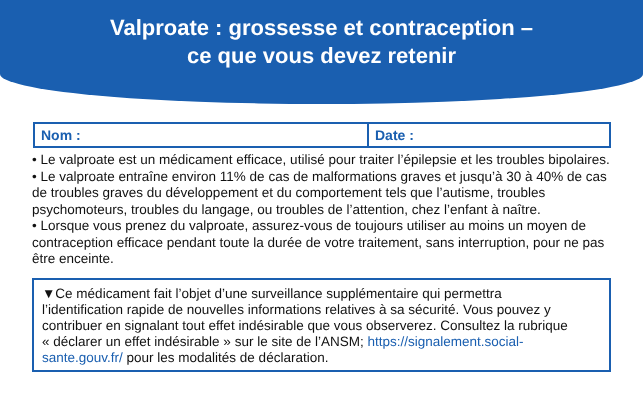Valproate : grossesse et contraception –
ce que vous devez retenir
| Nom : | Date : |
• Le valproate est un médicament efficace, utilisé pour traiter l’épilepsie et les troubles bipolaires.
• Le valproate entraîne environ 11% de cas de malformations graves et jusqu’à 30 à 40% de cas de troubles graves du développement et du comportement tels que l’autisme, troubles psychomoteurs, troubles du langage, ou troubles de l’attention, chez l’enfant à naître.
• Lorsque vous prenez du valproate, assurez-vous de toujours utiliser au moins un moyen de contraception efficace pendant toute la durée de votre traitement, sans interruption, pour ne pas être enceinte.
▼Ce médicament fait l’objet d’une surveillance supplémentaire qui permettra l’identification rapide de nouvelles informations relatives à sa sécurité. Vous pouvez y contribuer en signalant tout effet indésirable que vous observerez. Consultez la rubrique « déclarer un effet indésirable » sur le site de l’ANSM; https://signalement.social-sante.gouv.fr/ pour les modalités de déclaration.